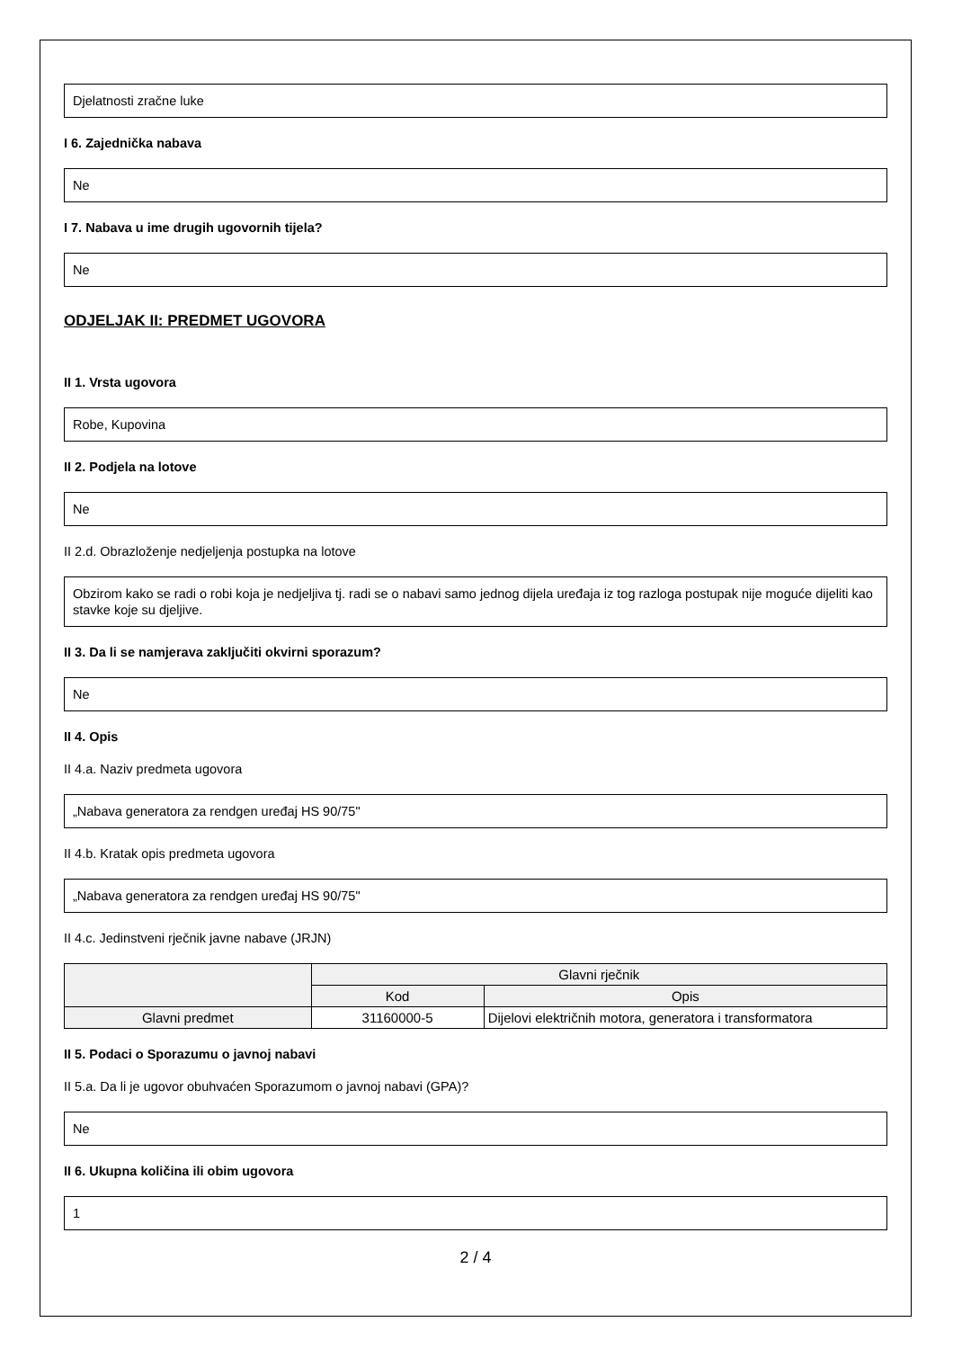Djelatnosti zračne luke
I 6. Zajednička nabava
Ne
I 7. Nabava u ime drugih ugovornih tijela?
Ne
ODJELJAK II: PREDMET UGOVORA
II 1. Vrsta ugovora
Robe, Kupovina
II 2. Podjela na lotove
Ne
II 2.d. Obrazloženje nedjeljenja postupka na lotove
Obzirom kako se radi o robi koja je nedjeljiva tj. radi se o nabavi samo jednog dijela uređaja iz tog razloga postupak nije moguće dijeliti kao stavke koje su djeljive.
II 3. Da li se namjerava zaključiti okvirni sporazum?
Ne
II 4. Opis
II 4.a. Naziv predmeta ugovora
„Nabava generatora za rendgen uređaj HS 90/75"
II 4.b. Kratak opis predmeta ugovora
„Nabava generatora za rendgen uređaj HS 90/75"
II 4.c. Jedinstveni rječnik javne nabave (JRJN)
| | Glavni rječnik | |
| --- | --- | --- |
| | Kod | Opis |
| Glavni predmet | 31160000-5 | Dijelovi električnih motora, generatora i transformatora |
II 5. Podaci o Sporazumu o javnoj nabavi
II 5.a. Da li je ugovor obuhvaćen Sporazumom o javnoj nabavi (GPA)?
Ne
II 6. Ukupna količina ili obim ugovora
1
2 / 4